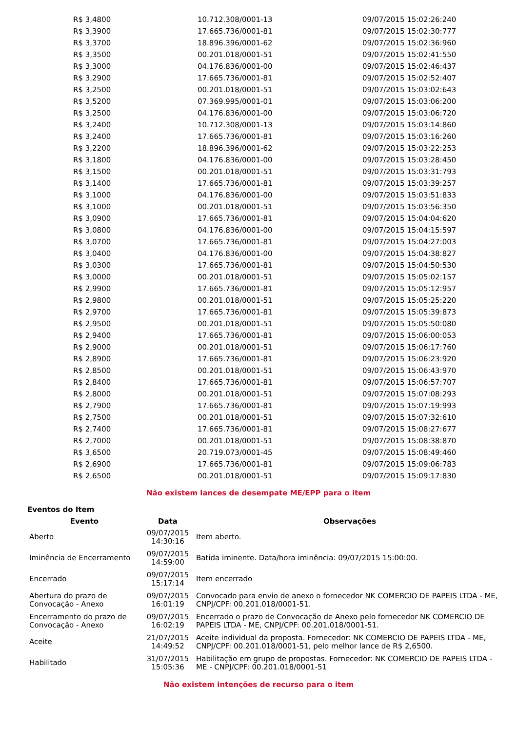| R$ 3,4800 | 10.712.308/0001-13 | 09/07/2015 15:02:26:240 |
| R$ 3,3900 | 17.665.736/0001-81 | 09/07/2015 15:02:30:777 |
| R$ 3,3700 | 18.896.396/0001-62 | 09/07/2015 15:02:36:960 |
| R$ 3,3500 | 00.201.018/0001-51 | 09/07/2015 15:02:41:550 |
| R$ 3,3000 | 04.176.836/0001-00 | 09/07/2015 15:02:46:437 |
| R$ 3,2900 | 17.665.736/0001-81 | 09/07/2015 15:02:52:407 |
| R$ 3,2500 | 00.201.018/0001-51 | 09/07/2015 15:03:02:643 |
| R$ 3,5200 | 07.369.995/0001-01 | 09/07/2015 15:03:06:200 |
| R$ 3,2500 | 04.176.836/0001-00 | 09/07/2015 15:03:06:720 |
| R$ 3,2400 | 10.712.308/0001-13 | 09/07/2015 15:03:14:860 |
| R$ 3,2400 | 17.665.736/0001-81 | 09/07/2015 15:03:16:260 |
| R$ 3,2200 | 18.896.396/0001-62 | 09/07/2015 15:03:22:253 |
| R$ 3,1800 | 04.176.836/0001-00 | 09/07/2015 15:03:28:450 |
| R$ 3,1500 | 00.201.018/0001-51 | 09/07/2015 15:03:31:793 |
| R$ 3,1400 | 17.665.736/0001-81 | 09/07/2015 15:03:39:257 |
| R$ 3,1000 | 04.176.836/0001-00 | 09/07/2015 15:03:51:833 |
| R$ 3,1000 | 00.201.018/0001-51 | 09/07/2015 15:03:56:350 |
| R$ 3,0900 | 17.665.736/0001-81 | 09/07/2015 15:04:04:620 |
| R$ 3,0800 | 04.176.836/0001-00 | 09/07/2015 15:04:15:597 |
| R$ 3,0700 | 17.665.736/0001-81 | 09/07/2015 15:04:27:003 |
| R$ 3,0400 | 04.176.836/0001-00 | 09/07/2015 15:04:38:827 |
| R$ 3,0300 | 17.665.736/0001-81 | 09/07/2015 15:04:50:530 |
| R$ 3,0000 | 00.201.018/0001-51 | 09/07/2015 15:05:02:157 |
| R$ 2,9900 | 17.665.736/0001-81 | 09/07/2015 15:05:12:957 |
| R$ 2,9800 | 00.201.018/0001-51 | 09/07/2015 15:05:25:220 |
| R$ 2,9700 | 17.665.736/0001-81 | 09/07/2015 15:05:39:873 |
| R$ 2,9500 | 00.201.018/0001-51 | 09/07/2015 15:05:50:080 |
| R$ 2,9400 | 17.665.736/0001-81 | 09/07/2015 15:06:00:053 |
| R$ 2,9000 | 00.201.018/0001-51 | 09/07/2015 15:06:17:760 |
| R$ 2,8900 | 17.665.736/0001-81 | 09/07/2015 15:06:23:920 |
| R$ 2,8500 | 00.201.018/0001-51 | 09/07/2015 15:06:43:970 |
| R$ 2,8400 | 17.665.736/0001-81 | 09/07/2015 15:06:57:707 |
| R$ 2,8000 | 00.201.018/0001-51 | 09/07/2015 15:07:08:293 |
| R$ 2,7900 | 17.665.736/0001-81 | 09/07/2015 15:07:19:993 |
| R$ 2,7500 | 00.201.018/0001-51 | 09/07/2015 15:07:32:610 |
| R$ 2,7400 | 17.665.736/0001-81 | 09/07/2015 15:08:27:677 |
| R$ 2,7000 | 00.201.018/0001-51 | 09/07/2015 15:08:38:870 |
| R$ 3,6500 | 20.719.073/0001-45 | 09/07/2015 15:08:49:460 |
| R$ 2,6900 | 17.665.736/0001-81 | 09/07/2015 15:09:06:783 |
| R$ 2,6500 | 00.201.018/0001-51 | 09/07/2015 15:09:17:830 |
Não existem lances de desempate ME/EPP para o item
Eventos do Item
| Evento | Data | Observações |
| --- | --- | --- |
| Aberto | 09/07/2015 14:30:16 | Item aberto. |
| Iminência de Encerramento | 09/07/2015 14:59:00 | Batida iminente. Data/hora iminência: 09/07/2015 15:00:00. |
| Encerrado | 09/07/2015 15:17:14 | Item encerrado |
| Abertura do prazo de Convocação - Anexo | 09/07/2015 16:01:19 | Convocado para envio de anexo o fornecedor NK COMERCIO DE PAPEIS LTDA - ME, CNPJ/CPF: 00.201.018/0001-51. |
| Encerramento do prazo de Convocação - Anexo | 09/07/2015 16:02:19 | Encerrado o prazo de Convocação de Anexo pelo fornecedor NK COMERCIO DE PAPEIS LTDA - ME, CNPJ/CPF: 00.201.018/0001-51. |
| Aceite | 21/07/2015 14:49:52 | Aceite individual da proposta. Fornecedor: NK COMERCIO DE PAPEIS LTDA - ME, CNPJ/CPF: 00.201.018/0001-51, pelo melhor lance de R$ 2,6500. |
| Habilitado | 31/07/2015 15:05:36 | Habilitação em grupo de propostas. Fornecedor: NK COMERCIO DE PAPEIS LTDA - ME - CNPJ/CPF: 00.201.018/0001-51 |
Não existem intenções de recurso para o item